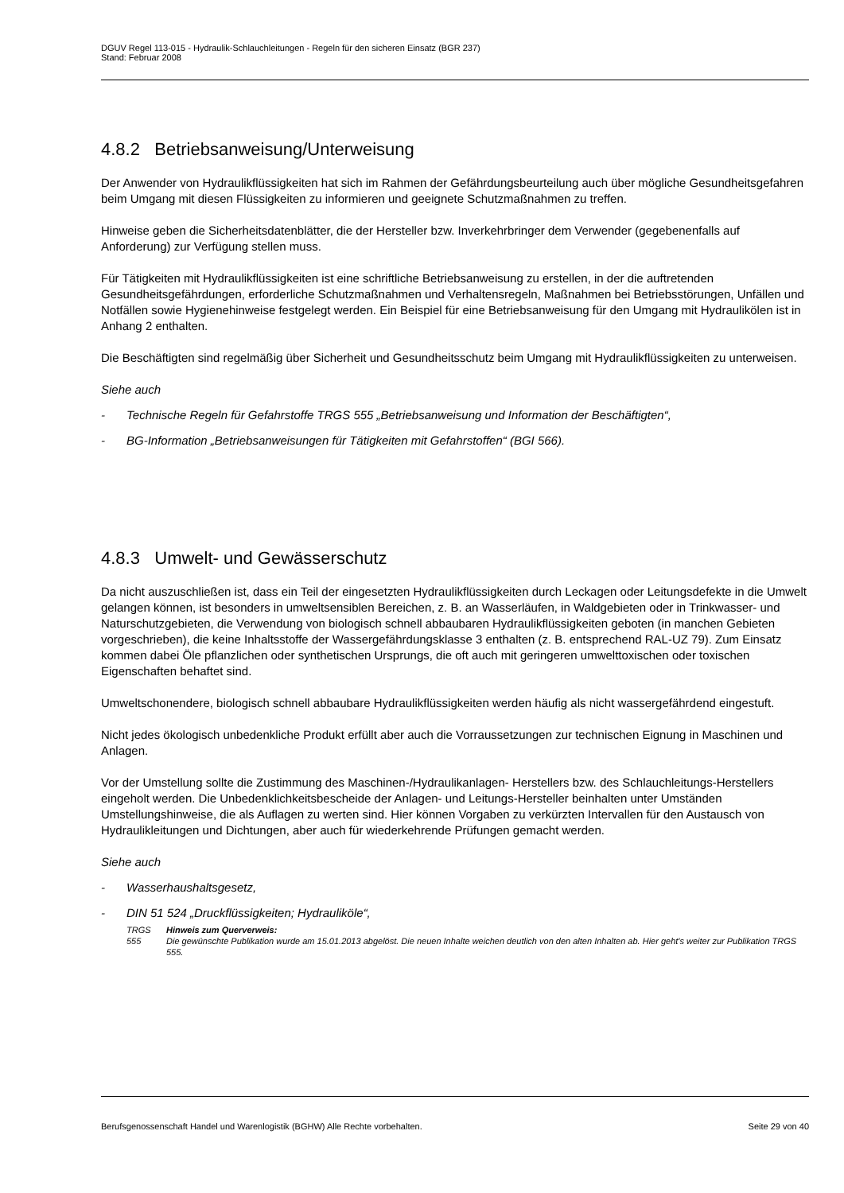DGUV Regel 113-015 - Hydraulik-Schlauchleitungen - Regeln für den sicheren Einsatz (BGR 237)
Stand: Februar 2008
4.8.2 Betriebsanweisung/Unterweisung
Der Anwender von Hydraulikflüssigkeiten hat sich im Rahmen der Gefährdungsbeurteilung auch über mögliche Gesundheitsgefahren beim Umgang mit diesen Flüssigkeiten zu informieren und geeignete Schutzmaßnahmen zu treffen.
Hinweise geben die Sicherheitsdatenblätter, die der Hersteller bzw. Inverkehrbringer dem Verwender (gegebenenfalls auf Anforderung) zur Verfügung stellen muss.
Für Tätigkeiten mit Hydraulikflüssigkeiten ist eine schriftliche Betriebsanweisung zu erstellen, in der die auftretenden Gesundheitsgefährdungen, erforderliche Schutzmaßnahmen und Verhaltensregeln, Maßnahmen bei Betriebsstörungen, Unfällen und Notfällen sowie Hygienehinweise festgelegt werden. Ein Beispiel für eine Betriebsanweisung für den Umgang mit Hydraulikölen ist in Anhang 2 enthalten.
Die Beschäftigten sind regelmäßig über Sicherheit und Gesundheitsschutz beim Umgang mit Hydraulikflüssigkeiten zu unterweisen.
Siehe auch
- Technische Regeln für Gefahrstoffe TRGS 555 „Betriebsanweisung und Information der Beschäftigten“,
- BG-Information „Betriebsanweisungen für Tätigkeiten mit Gefahrstoffen“ (BGI 566).
4.8.3 Umwelt- und Gewässerschutz
Da nicht auszuschließen ist, dass ein Teil der eingesetzten Hydraulikflüssigkeiten durch Leckagen oder Leitungsdefekte in die Umwelt gelangen können, ist besonders in umweltsensiblen Bereichen, z. B. an Wasserläufen, in Waldgebieten oder in Trinkwasser- und Naturschutzgebieten, die Verwendung von biologisch schnell abbaubaren Hydraulikflüssigkeiten geboten (in manchen Gebieten vorgeschrieben), die keine Inhaltsstoffe der Wassergefährdungsklasse 3 enthalten (z. B. entsprechend RAL-UZ 79). Zum Einsatz kommen dabei Öle pflanzlichen oder synthetischen Ursprungs, die oft auch mit geringeren umwelttoxischen oder toxischen Eigenschaften behaftet sind.
Umweltschonendere, biologisch schnell abbaubare Hydraulikflüssigkeiten werden häufig als nicht wassergefährdend eingestuft.
Nicht jedes ökologisch unbedenkliche Produkt erfüllt aber auch die Vorraussetzungen zur technischen Eignung in Maschinen und Anlagen.
Vor der Umstellung sollte die Zustimmung des Maschinen-/Hydraulikanlagen- Herstellers bzw. des Schlauchleitungs-Herstellers eingeholt werden. Die Unbedenklichkeitsbescheide der Anlagen- und Leitungs-Hersteller beinhalten unter Umständen Umstellungshinweise, die als Auflagen zu werten sind. Hier können Vorgaben zu verkürzten Intervallen für den Austausch von Hydraulikleitungen und Dichtungen, aber auch für wiederkehrende Prüfungen gemacht werden.
Siehe auch
- Wasserhaushaltsgesetz,
- DIN 51 524 „Druckflüssigkeiten; Hydrauliköle“,
TRGS 555 Hinweis zum Querverweis:
Die gewünschte Publikation wurde am 15.01.2013 abgelöst. Die neuen Inhalte weichen deutlich von den alten Inhalten ab. Hier geht's weiter zur Publikation TRGS 555.
Berufsgenossenschaft Handel und Warenlogistik (BGHW) Alle Rechte vorbehalten. Seite 29 von 40